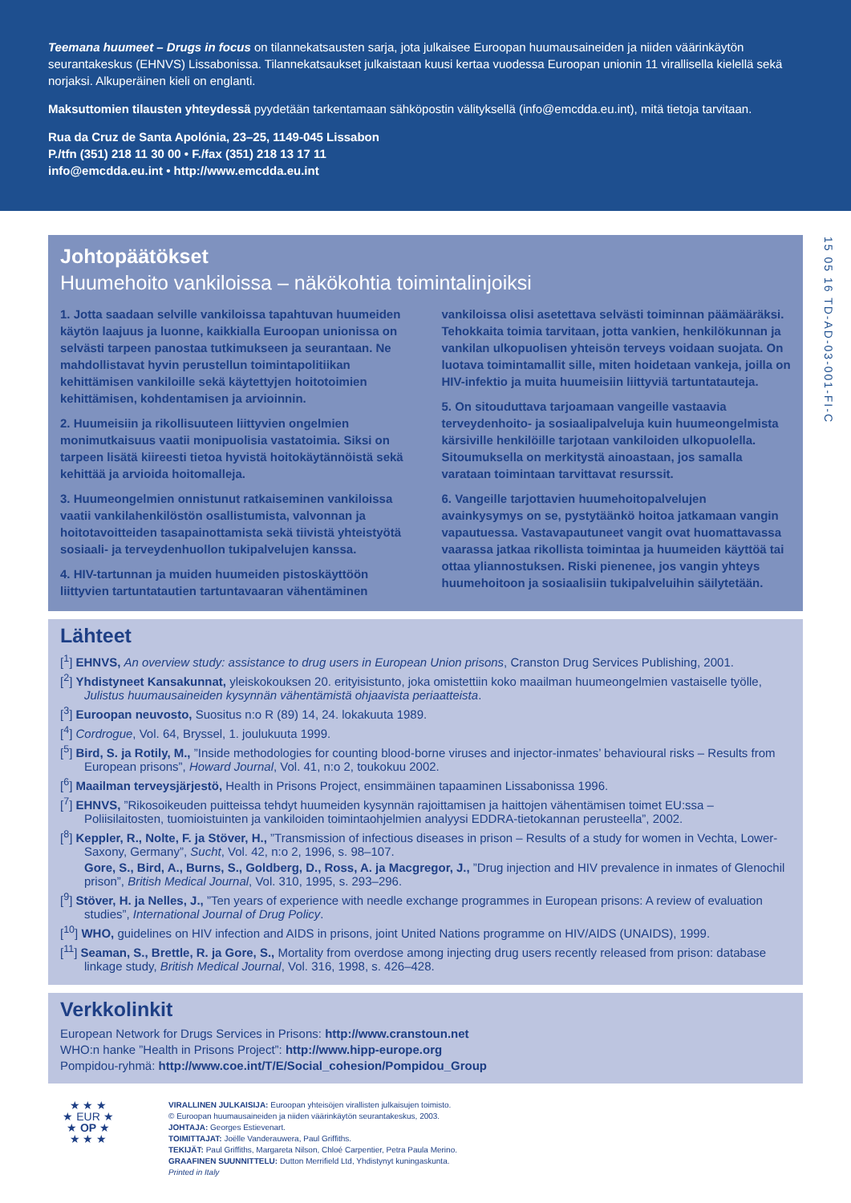Teemana huumeet – Drugs in focus on tilannekatsausten sarja, jota julkaisee Euroopan huumausaineiden ja niiden väärinkäytön seurantakeskus (EHNVS) Lissabonissa. Tilannekatsaukset julkaistaan kuusi kertaa vuodessa Euroopan unionin 11 virallisella kielellä sekä norjaksi. Alkuperäinen kieli on englanti.
Maksuttomien tilausten yhteydessä pyydetään tarkentamaan sähköpostin välityksellä (info@emcdda.eu.int), mitä tietoja tarvitaan.
Rua da Cruz de Santa Apolónia, 23–25, 1149-045 Lissabon
P./tfn (351) 218 11 30 00 • F./fax (351) 218 13 17 11
info@emcdda.eu.int • http://www.emcdda.eu.int
15 05 16 TD-AD-03-001-FI-C
Johtopäätökset
Huumehoito vankiloissa – näkökohtia toimintalinjoiksi
1. Jotta saadaan selville vankiloissa tapahtuvan huumeiden käytön laajuus ja luonne, kaikkialla Euroopan unionissa on selvästi tarpeen panostaa tutkimukseen ja seurantaan. Ne mahdollistavat hyvin perustellun toimintapolitiikan kehittämisen vankiloille sekä käytettyjen hoitotoimien kehittämisen, kohdentamisen ja arvioinnin.
2. Huumeisiin ja rikollisuuteen liittyvien ongelmien monimutkaisuus vaatii monipuolisia vastatoimia. Siksi on tarpeen lisätä kiireesti tietoa hyvistä hoitokäytännöistä sekä kehittää ja arvioida hoitomalleja.
3. Huumeongelmien onnistunut ratkaiseminen vankiloissa vaatii vankilahenkilöstön osallistumista, valvonnan ja hoitotavoitteiden tasapainottamista sekä tiivistä yhteistyötä sosiaali- ja terveydenhuollon tukipalvelujen kanssa.
4. HIV-tartunnan ja muiden huumeiden pistoskäyttöön liittyvien tartuntatautien tartuntavaaran vähentäminen vankiloissa olisi asetettava selvästi toiminnan päämääräksi. Tehokkaita toimia tarvitaan, jotta vankien, henkilökunnan ja vankilan ulkopuolisen yhteisön terveys voidaan suojata. On luotava toimintamallit sille, miten hoidetaan vankeja, joilla on HIV-infektio ja muita huumeisiin liittyviä tartuntatauteja.
5. On sitouduttava tarjoamaan vangeille vastaavia terveydenhoito- ja sosiaalipalveluja kuin huumeongelmista kärsiville henkilöille tarjotaan vankiloiden ulkopuolella. Sitoumuksella on merkitystä ainoastaan, jos samalla varataan toimintaan tarvittavat resurssit.
6. Vangeille tarjottavien huumehoitopalvelujen avainkysymys on se, pystytäänkö hoitoa jatkamaan vangin vapautuessa. Vastavapautuneet vangit ovat huomattavassa vaarassa jatkaa rikollista toimintaa ja huumeiden käyttöä tai ottaa yliannostuksen. Riski pienenee, jos vangin yhteys huumehoitoon ja sosiaalisiin tukipalveluihin säilytetään.
Lähteet
[<sup>1</sup>] EHNVS, An overview study: assistance to drug users in European Union prisons, Cranston Drug Services Publishing, 2001.
[<sup>2</sup>] Yhdistyneet Kansakunnat, yleiskokouksen 20. erityisistunto, joka omistettiin koko maailman huumeongelmien vastaiselle työlle, Julistus huumausaineiden kysynnän vähentämistä ohjaavista periaatteista.
[<sup>3</sup>] Euroopan neuvosto, Suositus n:o R (89) 14, 24. lokakuuta 1989.
[<sup>4</sup>] Cordrogue, Vol. 64, Bryssel, 1. joulukuuta 1999.
[<sup>5</sup>] Bird, S. ja Rotily, M., ”Inside methodologies for counting blood-borne viruses and injector-inmates’ behavioural risks – Results from European prisons”, Howard Journal, Vol. 41, n:o 2, toukokuu 2002.
[<sup>6</sup>] Maailman terveysjärjestö, Health in Prisons Project, ensimmäinen tapaaminen Lissabonissa 1996.
[<sup>7</sup>] EHNVS, ”Rikosoikeuden puitteissa tehdyt huumeiden kysynnän rajoittamisen ja haittojen vähentämisen toimet EU:ssa – Poliisilaitosten, tuomioistuinten ja vankiloiden toimintaohjelmien analyysi EDDRA-tietokannan perusteella”, 2002.
[<sup>8</sup>] Keppler, R., Nolte, F. ja Stöver, H., ”Transmission of infectious diseases in prison – Results of a study for women in Vechta, Lower-Saxony, Germany”, Sucht, Vol. 42, n:o 2, 1996, s. 98–107.
Gore, S., Bird, A., Burns, S., Goldberg, D., Ross, A. ja Macgregor, J., ”Drug injection and HIV prevalence in inmates of Glenochil prison”, British Medical Journal, Vol. 310, 1995, s. 293–296.
[<sup>9</sup>] Stöver, H. ja Nelles, J., ”Ten years of experience with needle exchange programmes in European prisons: A review of evaluation studies”, International Journal of Drug Policy.
[<sup>10</sup>] WHO, guidelines on HIV infection and AIDS in prisons, joint United Nations programme on HIV/AIDS (UNAIDS), 1999.
[<sup>11</sup>] Seaman, S., Brettle, R. ja Gore, S., Mortality from overdose among injecting drug users recently released from prison: database linkage study, British Medical Journal, Vol. 316, 1998, s. 426–428.
Verkkolinkit
European Network for Drugs Services in Prisons: http://www.cranstoun.net
WHO:n hanke ”Health in Prisons Project”: http://www.hipp-europe.org
Pompidou-ryhmä: http://www.coe.int/T/E/Social_cohesion/Pompidou_Group
★ ★ ★
★ EUR ★
★ OP ★
★ ★ ★
VIRALLINEN JULKAISIJA: Euroopan yhteisöjen virallisten julkaisujen toimisto.
© Euroopan huumausaineiden ja niiden väärinkäytön seurantakeskus, 2003.
JOHTAJA: Georges Estievenart.
TOIMITTAJAT: Joëlle Vanderauwera, Paul Griffiths.
TEKIJÄT: Paul Griffiths, Margareta Nilson, Chloé Carpentier, Petra Paula Merino.
GRAAFINEN SUUNNITTELU: Dutton Merrifield Ltd, Yhdistynyt kuningaskunta.
Printed in Italy